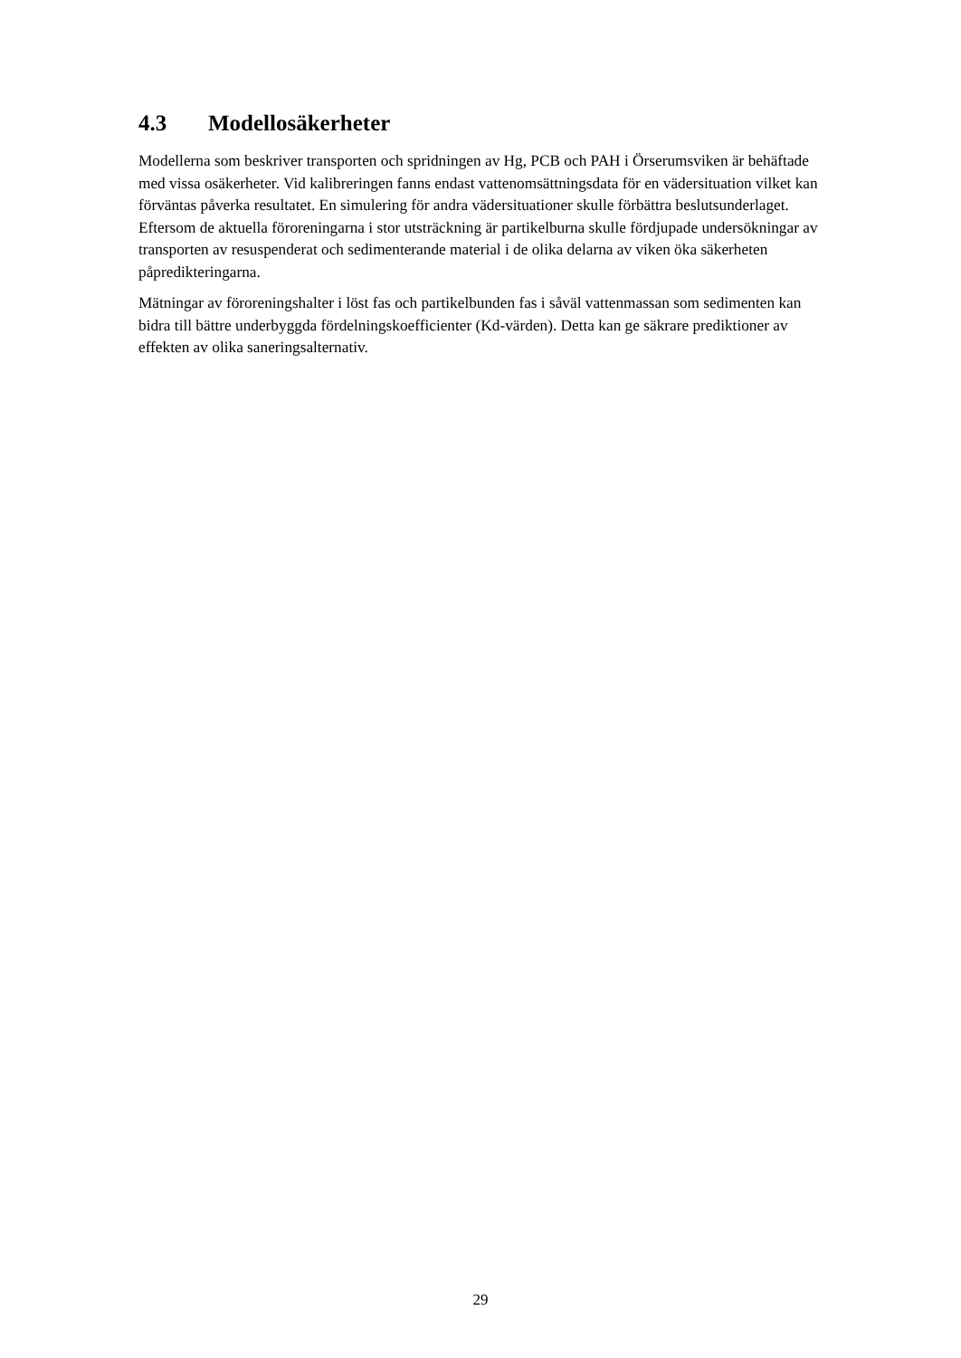4.3 Modellosäkerheter
Modellerna som beskriver transporten och spridningen av Hg, PCB och PAH i Örserumsviken är behäftade med vissa osäkerheter. Vid kalibreringen fanns endast vattenomsättningsdata för en vädersituation vilket kan förväntas påverka resultatet. En simulering för andra vädersituationer skulle förbättra beslutsunderlaget. Eftersom de aktuella föroreningarna i stor utsträckning är partikelburna skulle fördjupade undersökningar av transporten av resuspenderat och sedimenterande material i de olika delarna av viken öka säkerheten påprediktering­arna.
Mätningar av föroreningshalter i löst fas och partikelbunden fas i såväl vattenmassan som sedimenten kan bidra till bättre underbyggda fördelningskoefficienter (Kd-värden). Detta kan ge säkrare prediktioner av effekten av olika saneringsalternativ.
29